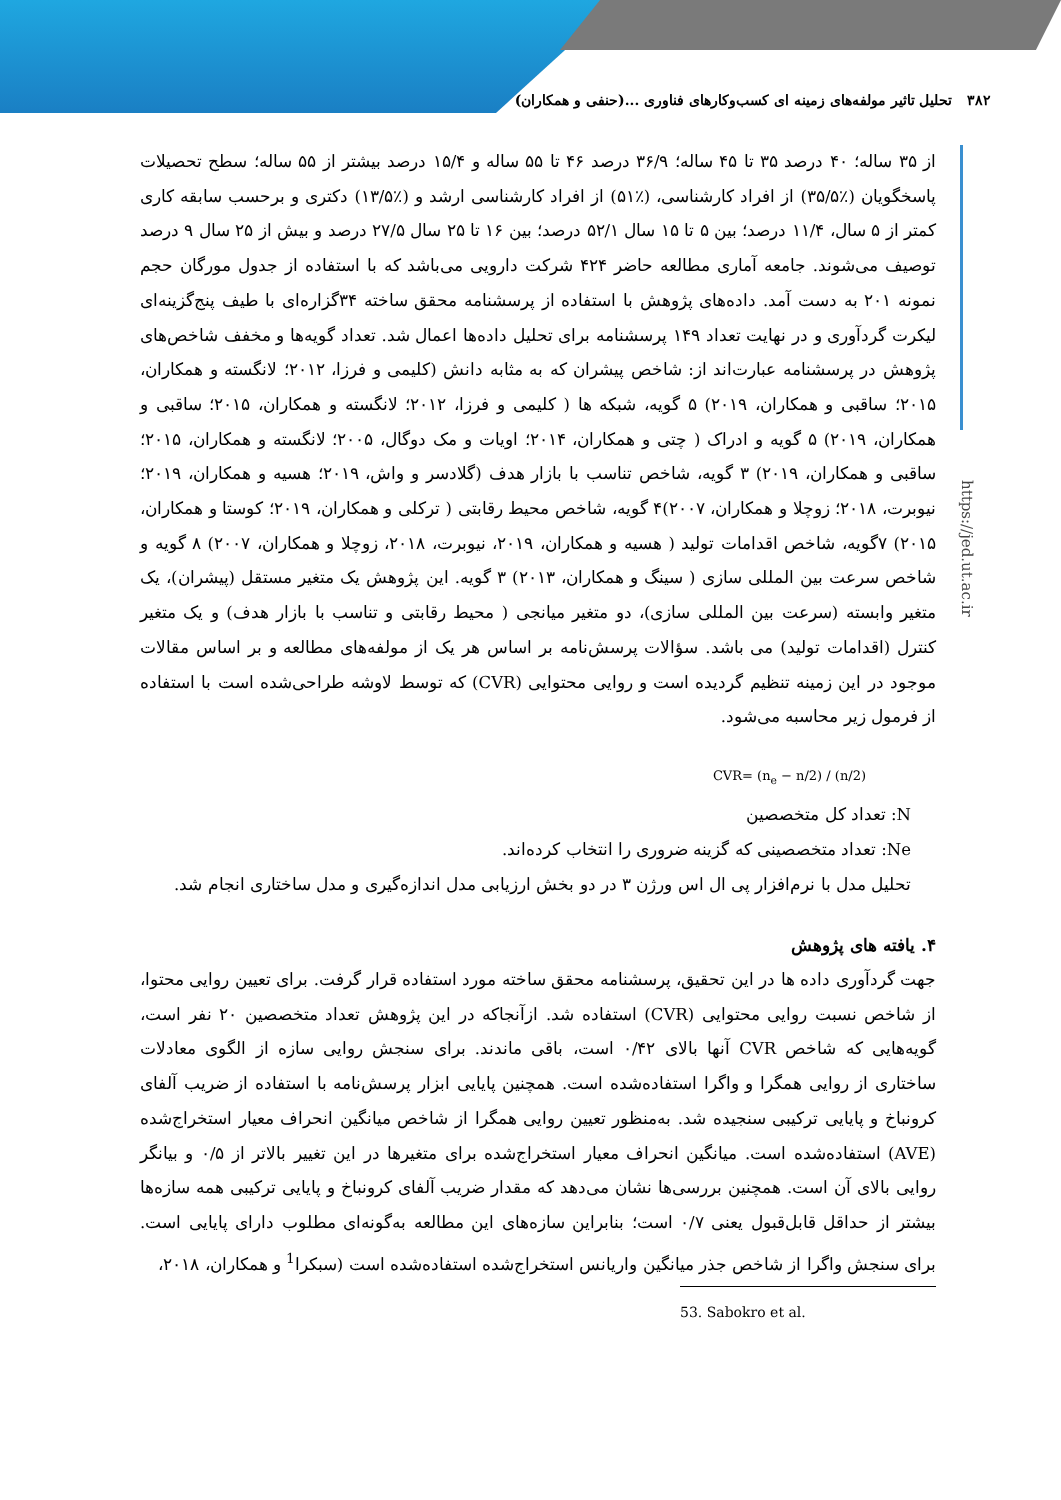۳۸۲ تحلیل تاثیر مولفه‌های زمینه ای کسب‌وکارهای فناوری ...(حنفی و همکاران)
https://jed.ut.ac.ir
از ۳۵ ساله؛ ۴۰ درصد ۳۵ تا ۴۵ ساله؛ ۳۶/۹ درصد ۴۶ تا ۵۵ ساله و ۱۵/۴ درصد بیشتر از ۵۵ ساله؛ سطح تحصیلات پاسخگویان (٪۳۵/۵) از افراد کارشناسی، (٪۵۱) از افراد کارشناسی ارشد و (٪۱۳/۵) دکتری و برحسب سابقه کاری کمتر از ۵ سال، ۱۱/۴ درصد؛ بین ۵ تا ۱۵ سال ۵۲/۱ درصد؛ بین ۱۶ تا ۲۵ سال ۲۷/۵ درصد و بیش از ۲۵ سال ۹ درصد توصیف می‌شوند. جامعه آماری مطالعه حاضر ۴۲۴ شرکت دارویی می‌باشد که با استفاده از جدول مورگان حجم نمونه ۲۰۱ به دست آمد. داده‌های پژوهش با استفاده از پرسشنامه محقق ساخته ۳۴گزاره‌ای با طیف پنج‌گزینه‌ای لیکرت گردآوری و در نهایت تعداد ۱۴۹ پرسشنامه برای تحلیل داده‌ها اعمال شد. تعداد گویه‌ها و مخفف شاخص‌های پژوهش در پرسشنامه عبارت‌اند از: شاخص پیشران که به مثابه دانش (کلیمی و فرزا، ۲۰۱۲؛ لانگسته و همکاران، ۲۰۱۵؛ ساقبی و همکاران، ۲۰۱۹) ۵ گویه، شبکه ها ( کلیمی و فرزا، ۲۰۱۲؛ لانگسته و همکاران، ۲۰۱۵؛ ساقبی و همکاران، ۲۰۱۹) ۵ گویه و ادراک ( چتی و همکاران، ۲۰۱۴؛ اویات و مک دوگال، ۲۰۰۵؛ لانگسته و همکاران، ۲۰۱۵؛ ساقبی و همکاران، ۲۰۱۹) ۳ گویه، شاخص تناسب با بازار هدف (گلادسر و واش، ۲۰۱۹؛ هسیه و همکاران، ۲۰۱۹؛ نیوبرت، ۲۰۱۸؛ زوچلا و همکاران، ۲۰۰۷)۴ گویه، شاخص محیط رقابتی ( ترکلی و همکاران، ۲۰۱۹؛ کوستا و همکاران، ۲۰۱۵) ۷گویه، شاخص اقدامات تولید ( هسیه و همکاران، ۲۰۱۹، نیوبرت، ۲۰۱۸، زوچلا و همکاران، ۲۰۰۷) ۸ گویه و شاخص سرعت بین المللی سازی ( سینگ و همکاران، ۲۰۱۳) ۳ گویه. این پژوهش یک متغیر مستقل (پیشران)، یک متغیر وابسته (سرعت بین المللی سازی)، دو متغیر میانجی ( محیط رقابتی و تناسب با بازار هدف) و یک متغیر کنترل (اقدامات تولید) می باشد. سؤالات پرسش‌نامه بر اساس هر یک از مولفه‌های مطالعه و بر اساس مقالات موجود در این زمینه تنظیم گردیده است و روایی محتوایی (CVR) که توسط لاوشه طراحی‌شده است با استفاده از فرمول زیر محاسبه می‌شود.
CVR= (n<sub>e</sub> − n/2) / (n/2)
N: تعداد کل متخصصین
Ne: تعداد متخصصینی که گزینه ضروری را انتخاب کرده‌اند.
تحلیل مدل با نرم‌افزار پی ال اس ورژن ۳ در دو بخش ارزیابی مدل اندازه‌گیری و مدل ساختاری انجام شد.
۴. یافته های پژوهش
جهت گردآوری داده ها در این تحقیق، پرسشنامه محقق ساخته مورد استفاده قرار گرفت. برای تعیین روایی محتوا، از شاخص نسبت روایی محتوایی (CVR) استفاده شد. ازآنجاکه در این پژوهش تعداد متخصصین ۲۰ نفر است، گویه‌هایی که شاخص CVR آنها بالای ۰/۴۲ است، باقی ماندند. برای سنجش روایی سازه از الگوی معادلات ساختاری از روایی همگرا و واگرا استفاده‌شده است. همچنین پایایی ابزار پرسش‌نامه با استفاده از ضریب آلفای کرونباخ و پایایی ترکیبی سنجیده شد. به‌منظور تعیین روایی همگرا از شاخص میانگین انحراف معیار استخراج‌شده (AVE) استفاده‌شده است. میانگین انحراف معیار استخراج‌شده برای متغیرها در این تغییر بالاتر از ۰/۵ و بیانگر روایی بالای آن است. همچنین بررسی‌ها نشان می‌دهد که مقدار ضریب آلفای کرونباخ و پایایی ترکیبی همه سازه‌ها بیشتر از حداقل قابل‌قبول یعنی ۰/۷ است؛ بنابراین سازه‌های این مطالعه به‌گونه‌ای مطلوب دارای پایایی است. برای سنجش واگرا از شاخص جذر میانگین واریانس استخراج‌شده استفاده‌شده است (سبکرا<sup>1</sup> و همکاران، ۲۰۱۸،
53. Sabokro et al.